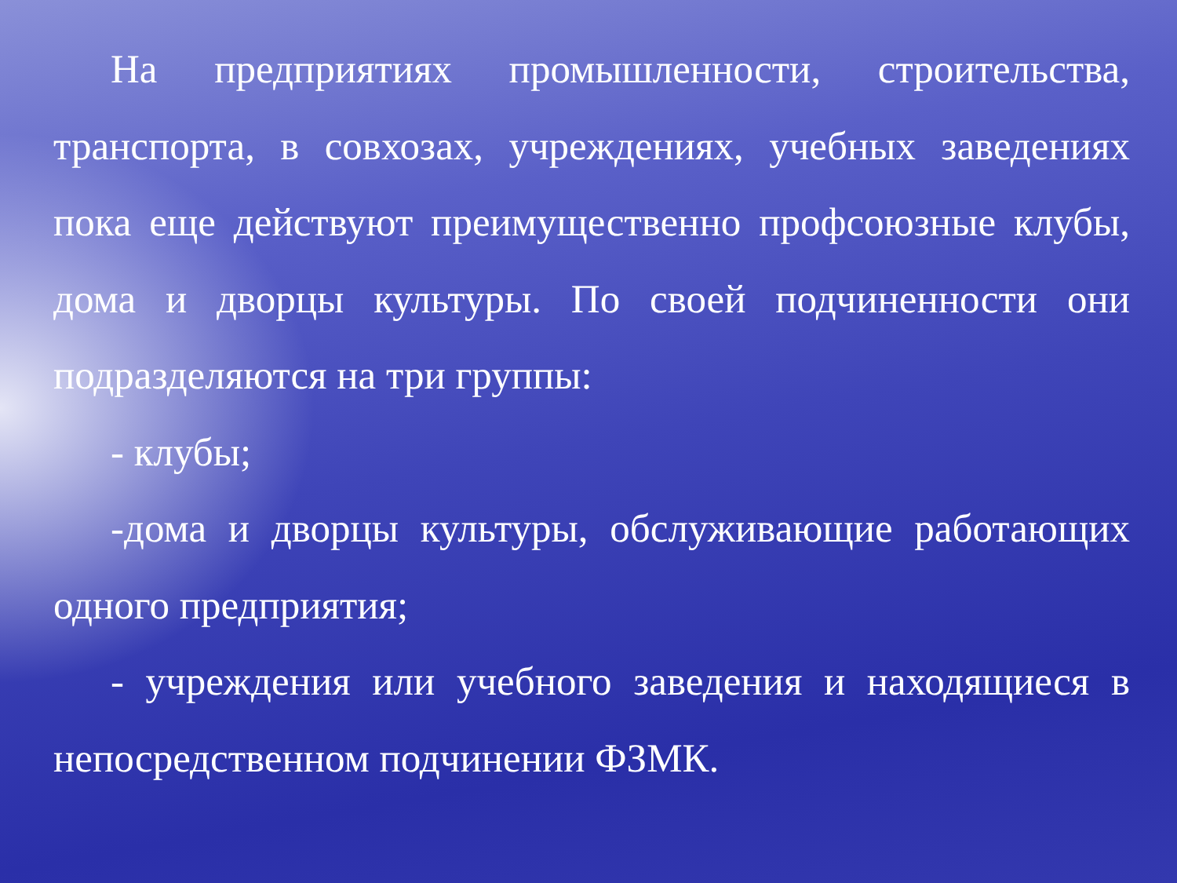На предприятиях промышленности, строительства, транспорта, в совхозах, учреждениях, учебных заведениях пока еще действуют преимущественно профсоюзные клубы, дома и дворцы культуры. По своей подчиненности они подразделяются на три группы:
- клубы;
-дома и дворцы культуры, обслуживающие работающих одного предприятия;
- учреждения или учебного заведения и находящиеся в непосредственном подчинении ФЗМК.